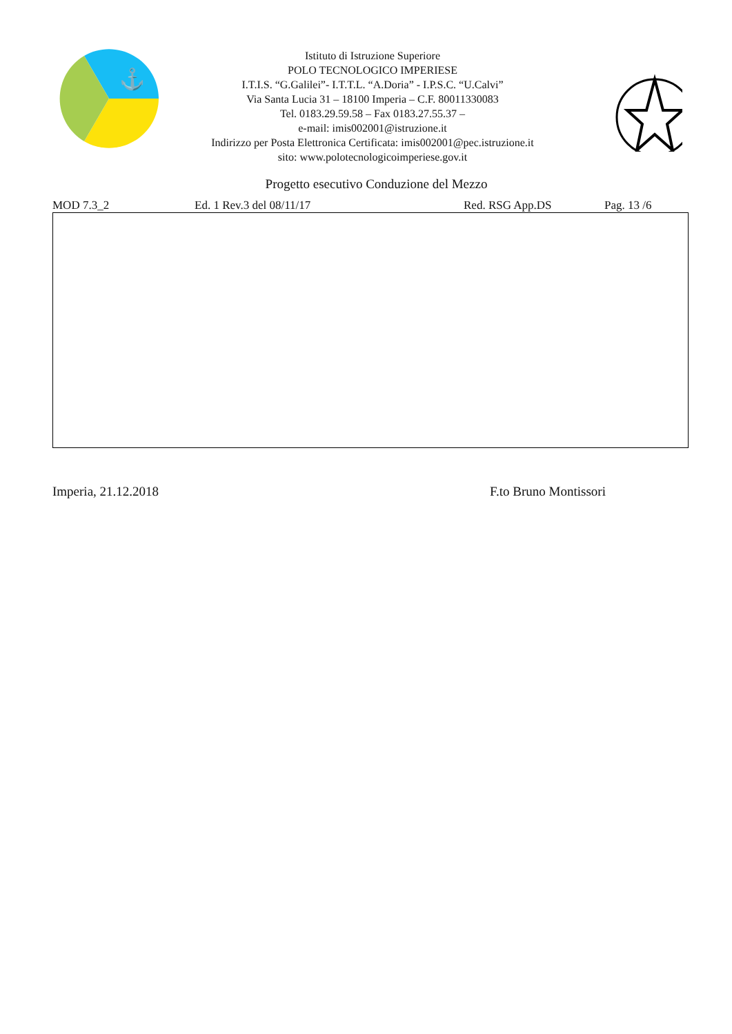⚓
Istituto di Istruzione Superiore
POLO TECNOLOGICO IMPERIESE
I.T.I.S. “G.Galilei”- I.T.T.L. “A.Doria” - I.P.S.C. “U.Calvi”
Via Santa Lucia 31 – 18100 Imperia – C.F. 80011330083
Tel. 0183.29.59.58 – Fax 0183.27.55.37 –
e-mail: imis002001@istruzione.it
Indirizzo per Posta Elettronica Certificata: imis002001@pec.istruzione.it
sito: www.polotecnologicoimperiese.gov.it
Progetto esecutivo Conduzione del Mezzo
MOD 7.3_2 Ed. 1 Rev.3 del 08/11/17 Red. RSG App.DS Pag. 13 /6
Imperia, 21.12.2018 F.to Bruno Montissori